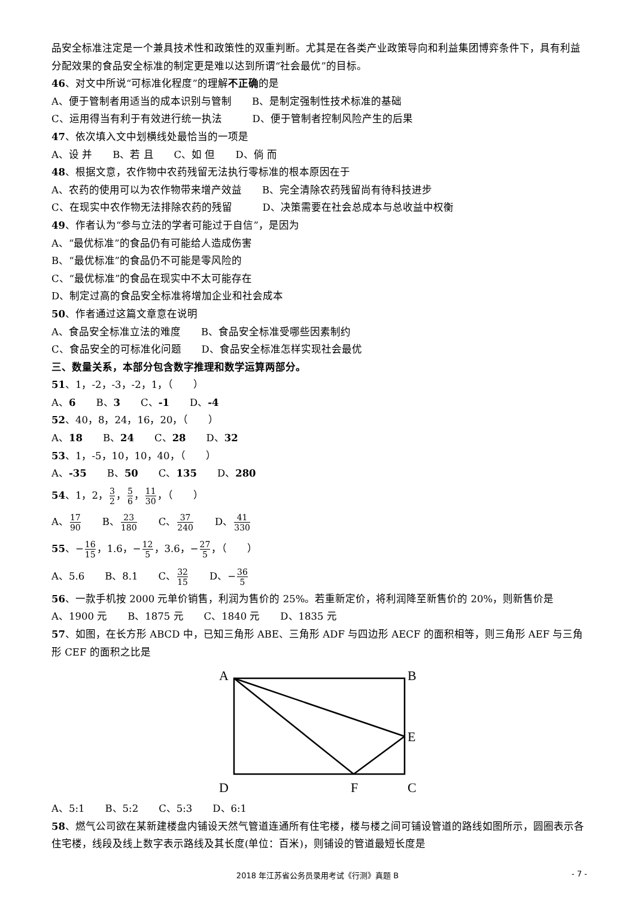品安全标准注定是一个兼具技术性和政策性的双重判断。尤其是在各类产业政策导向和利益集团博弈条件下，具有利益分配效果的食品安全标准的制定更是难以达到所谓“社会最优”的目标。
46、对文中所说“可标准化程度”的理解不正确的是
A、便于管制者用适当的成本识别与管制　　B、是制定强制性技术标准的基础
C、运用得当有利于有效进行统一执法　　　D、便于管制者控制风险产生的后果
47、依次填入文中划横线处最恰当的一项是
A、设 并　　B、若 且　　C、如 但　　D、倘 而
48、根据文意，农作物中农药残留无法执行零标准的根本原因在于
A、农药的使用可以为农作物带来增产效益　　B、完全清除农药残留尚有待科技进步
C、在现实中农作物无法排除农药的残留　　　D、决策需要在社会总成本与总收益中权衡
49、作者认为“参与立法的学者可能过于自信”，是因为
A、“最优标准”的食品仍有可能给人造成伤害
B、“最优标准”的食品仍不可能是零风险的
C、“最优标准”的食品在现实中不太可能存在
D、制定过高的食品安全标准将增加企业和社会成本
50、作者通过这篇文章意在说明
A、食品安全标准立法的难度　　B、食品安全标准受哪些因素制约
C、食品安全的可标准化问题　　D、食品安全标准怎样实现社会最优
三、数量关系，本部分包含数字推理和数学运算两部分。
51、1，-2，-3，-2，1，（　　）
A、6　　B、3　　C、-1　　D、-4
52、40，8，24，16，20，（　　）
A、18　　B、24　　C、28　　D、32
53、1，-5，10，10，40，（　　）
A、-35　　B、50　　C、135　　D、280
54、1，2，3 2，5 6，11 30，（　　）
A、17 90　　B、23 180　　C、37 240　　D、41 330
55、−16 15，1.6，−12 5，3.6，−27 5，（　　）
A、5.6　　B、8.1　　C、32 15　　D、−36 5
56、一款手机按 2000 元单价销售，利润为售价的 25%。若重新定价，将利润降至新售价的 20%，则新售价是
A、1900 元　　B、1875 元　　C、1840 元　　D、1835 元
57、如图，在长方形 ABCD 中，已知三角形 ABE、三角形 ADF 与四边形 AECF 的面积相等，则三角形 AEF 与三角形 CEF 的面积之比是
A
B
E
D
F
C
A、5:1　　B、5:2　　C、5:3　　D、6:1
58、燃气公司欲在某新建楼盘内铺设天然气管道连通所有住宅楼，楼与楼之间可铺设管道的路线如图所示，圆圈表示各住宅楼，线段及线上数字表示路线及其长度(单位：百米)，则铺设的管道最短长度是
2018 年江苏省公务员录用考试《行测》真题 B - 7 -